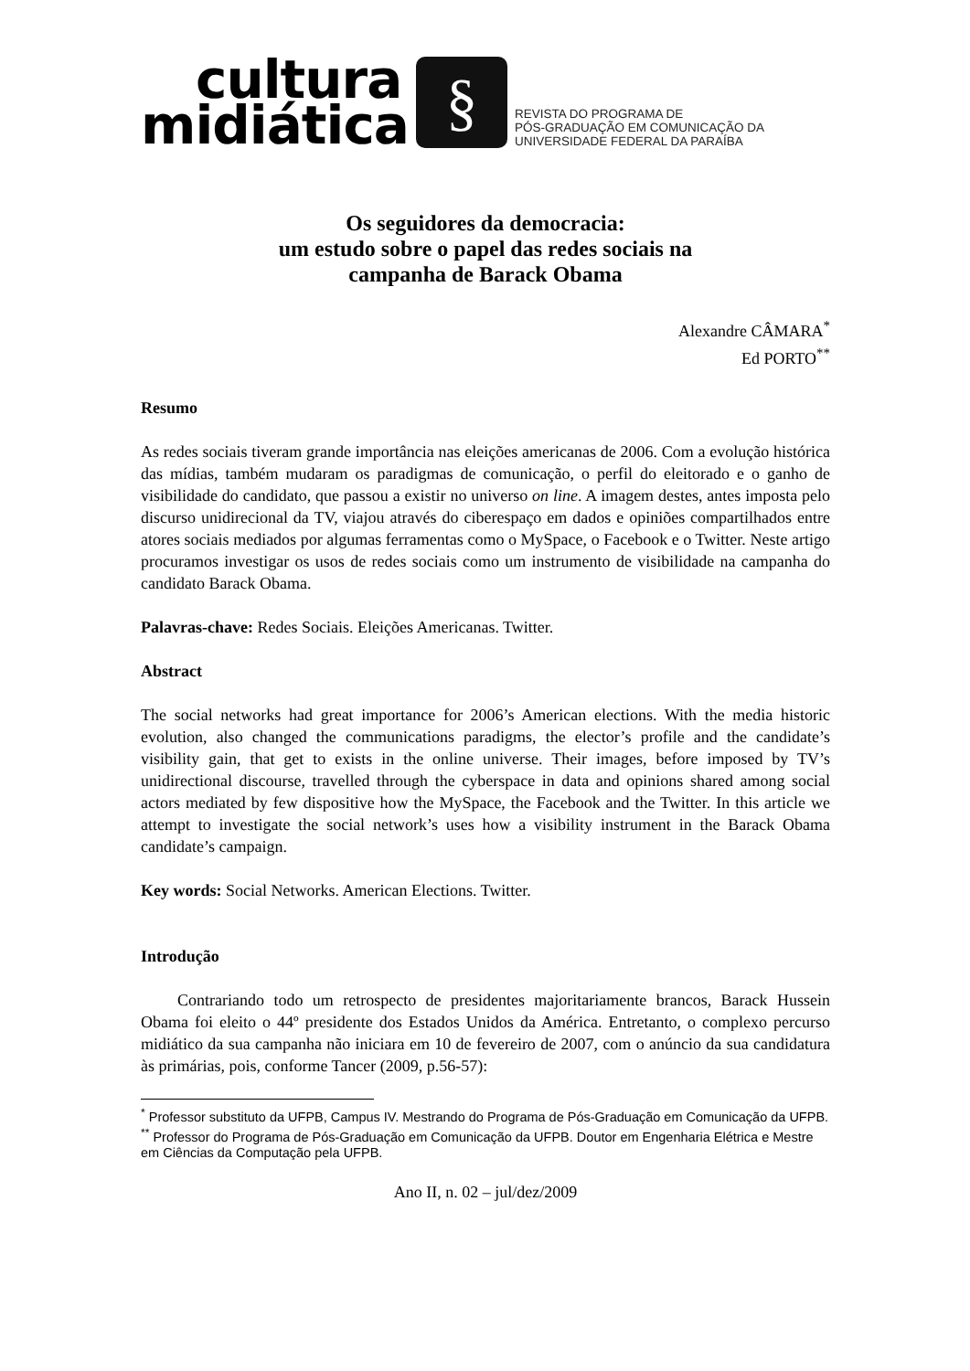cultura
midiática
§
REVISTA DO PROGRAMA DE
PÓS-GRADUAÇÃO EM COMUNICAÇÃO DA
UNIVERSIDADE FEDERAL DA PARAÍBA
Os seguidores da democracia:
um estudo sobre o papel das redes sociais na
campanha de Barack Obama
Alexandre CÂMARA<sup>*</sup>
Ed PORTO<sup>**</sup>
Resumo
As redes sociais tiveram grande importância nas eleições americanas de 2006. Com a evolução histórica das mídias, também mudaram os paradigmas de comunicação, o perfil do eleitorado e o ganho de visibilidade do candidato, que passou a existir no universo on line. A imagem destes, antes imposta pelo discurso unidirecional da TV, viajou através do ciberespaço em dados e opiniões compartilhados entre atores sociais mediados por algumas ferramentas como o MySpace, o Facebook e o Twitter. Neste artigo procuramos investigar os usos de redes sociais como um instrumento de visibilidade na campanha do candidato Barack Obama.
Palavras-chave: Redes Sociais. Eleições Americanas. Twitter.
Abstract
The social networks had great importance for 2006’s American elections. With the media historic evolution, also changed the communications paradigms, the elector’s profile and the candidate’s visibility gain, that get to exists in the online universe. Their images, before imposed by TV’s unidirectional discourse, travelled through the cyberspace in data and opinions shared among social actors mediated by few dispositive how the MySpace, the Facebook and the Twitter. In this article we attempt to investigate the social network’s uses how a visibility instrument in the Barack Obama candidate’s campaign.
Key words: Social Networks. American Elections. Twitter.
Introdução
Contrariando todo um retrospecto de presidentes majoritariamente brancos, Barack Hussein Obama foi eleito o 44º presidente dos Estados Unidos da América. Entretanto, o complexo percurso midiático da sua campanha não iniciara em 10 de fevereiro de 2007, com o anúncio da sua candidatura às primárias, pois, conforme Tancer (2009, p.56-57):
<sup>*</sup> Professor substituto da UFPB, Campus IV. Mestrando do Programa de Pós-Graduação em Comunicação da UFPB.
<sup>**</sup> Professor do Programa de Pós-Graduação em Comunicação da UFPB. Doutor em Engenharia Elétrica e Mestre em Ciências da Computação pela UFPB.
Ano II, n. 02 – jul/dez/2009